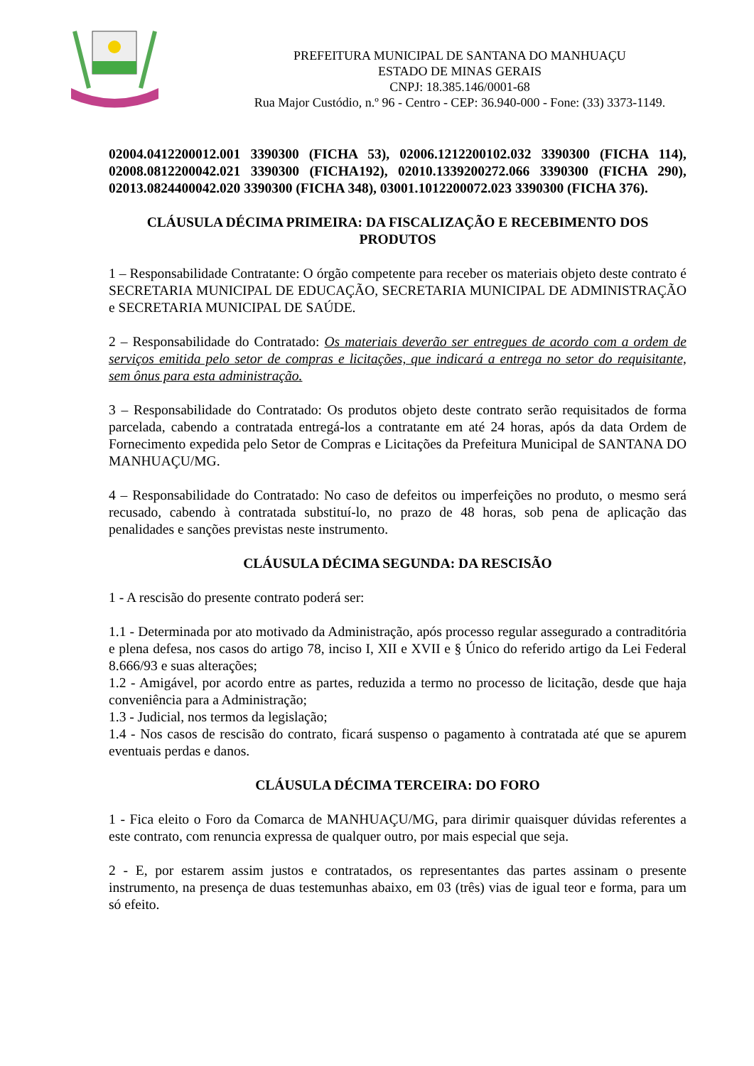PREFEITURA MUNICIPAL DE SANTANA DO MANHUAÇU
ESTADO DE MINAS GERAIS
CNPJ: 18.385.146/0001-68
Rua Major Custódio, n.º 96 - Centro - CEP: 36.940-000 - Fone: (33) 3373-1149.
02004.0412200012.001 3390300 (FICHA 53), 02006.1212200102.032 3390300 (FICHA 114), 02008.0812200042.021 3390300 (FICHA192), 02010.1339200272.066 3390300 (FICHA 290), 02013.0824400042.020 3390300 (FICHA 348), 03001.1012200072.023 3390300 (FICHA 376).
CLÁUSULA DÉCIMA PRIMEIRA: DA FISCALIZAÇÃO E RECEBIMENTO DOS PRODUTOS
1 – Responsabilidade Contratante: O órgão competente para receber os materiais objeto deste contrato é SECRETARIA MUNICIPAL DE EDUCAÇÃO, SECRETARIA MUNICIPAL DE ADMINISTRAÇÃO e SECRETARIA MUNICIPAL DE SAÚDE.
2 – Responsabilidade do Contratado: Os materiais deverão ser entregues de acordo com a ordem de serviços emitida pelo setor de compras e licitações, que indicará a entrega no setor do requisitante, sem ônus para esta administração.
3 – Responsabilidade do Contratado: Os produtos objeto deste contrato serão requisitados de forma parcelada, cabendo a contratada entregá-los a contratante em até 24 horas, após da data Ordem de Fornecimento expedida pelo Setor de Compras e Licitações da Prefeitura Municipal de SANTANA DO MANHUAÇU/MG.
4 – Responsabilidade do Contratado: No caso de defeitos ou imperfeições no produto, o mesmo será recusado, cabendo à contratada substituí-lo, no prazo de 48 horas, sob pena de aplicação das penalidades e sanções previstas neste instrumento.
CLÁUSULA DÉCIMA SEGUNDA: DA RESCISÃO
1 - A rescisão do presente contrato poderá ser:
1.1 - Determinada por ato motivado da Administração, após processo regular assegurado a contraditória e plena defesa, nos casos do artigo 78, inciso I, XII e XVII e § Único do referido artigo da Lei Federal 8.666/93 e suas alterações;
1.2 - Amigável, por acordo entre as partes, reduzida a termo no processo de licitação, desde que haja conveniência para a Administração;
1.3 - Judicial, nos termos da legislação;
1.4 - Nos casos de rescisão do contrato, ficará suspenso o pagamento à contratada até que se apurem eventuais perdas e danos.
CLÁUSULA DÉCIMA TERCEIRA: DO FORO
1 - Fica eleito o Foro da Comarca de MANHUAÇU/MG, para dirimir quaisquer dúvidas referentes a este contrato, com renuncia expressa de qualquer outro, por mais especial que seja.
2 - E, por estarem assim justos e contratados, os representantes das partes assinam o presente instrumento, na presença de duas testemunhas abaixo, em 03 (três) vias de igual teor e forma, para um só efeito.